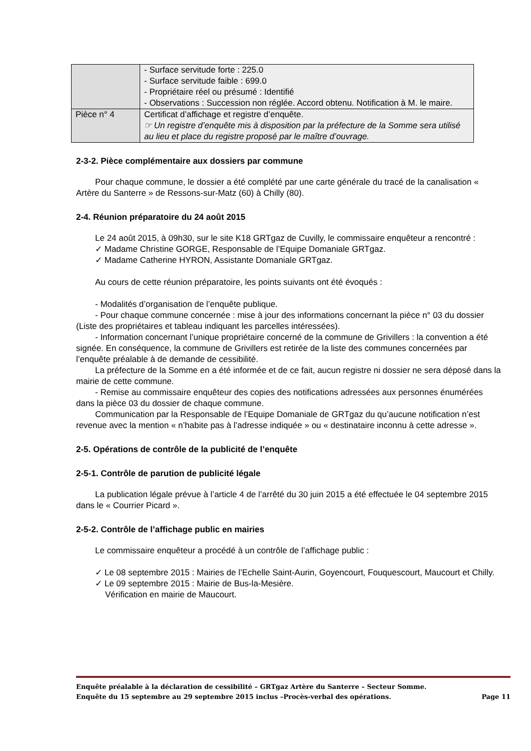| | - Surface servitude forte : 225.0 - Surface servitude faible : 699.0 - Propriétaire réel ou présumé : Identifié - Observations : Succession non réglée. Accord obtenu. Notification à M. le maire. |
| Pièce n° 4 | Certificat d’affichage et registre d’enquête. ☞ Un registre d’enquête mis à disposition par la préfecture de la Somme sera utilisé au lieu et place du registre proposé par le maître d’ouvrage. |
2-3-2. Pièce complémentaire aux dossiers par commune
Pour chaque commune, le dossier a été complété par une carte générale du tracé de la canalisation « Artère du Santerre » de Ressons-sur-Matz (60) à Chilly (80).
2-4. Réunion préparatoire du 24 août 2015
Le 24 août 2015, à 09h30, sur le site K18 GRTgaz de Cuvilly, le commissaire enquêteur a rencontré :
✓ Madame Christine GORGE, Responsable de l’Equipe Domaniale GRTgaz.
✓ Madame Catherine HYRON, Assistante Domaniale GRTgaz.
Au cours de cette réunion préparatoire, les points suivants ont été évoqués :
- Modalités d’organisation de l’enquête publique.
- Pour chaque commune concernée : mise à jour des informations concernant la pièce n° 03 du dossier (Liste des propriétaires et tableau indiquant les parcelles intéressées).
- Information concernant l’unique propriétaire concerné de la commune de Grivillers : la convention a été signée. En conséquence, la commune de Grivillers est retirée de la liste des communes concernées par l’enquête préalable à de demande de cessibilité.
La préfecture de la Somme en a été informée et de ce fait, aucun registre ni dossier ne sera déposé dans la mairie de cette commune.
- Remise au commissaire enquêteur des copies des notifications adressées aux personnes énumérées dans la pièce 03 du dossier de chaque commune.
Communication par la Responsable de l’Equipe Domaniale de GRTgaz du qu’aucune notification n’est revenue avec la mention « n’habite pas à l’adresse indiquée » ou « destinataire inconnu à cette adresse ».
2-5. Opérations de contrôle de la publicité de l’enquête
2-5-1. Contrôle de parution de publicité légale
La publication légale prévue à l’article 4 de l’arrêté du 30 juin 2015 a été effectuée le 04 septembre 2015 dans le « Courrier Picard ».
2-5-2. Contrôle de l’affichage public en mairies
Le commissaire enquêteur a procédé à un contrôle de l’affichage public :
✓ Le 08 septembre 2015 : Mairies de l’Echelle Saint-Aurin, Goyencourt, Fouquescourt, Maucourt et Chilly.
✓ Le 09 septembre 2015 : Mairie de Bus-la-Mesière.
Vérification en mairie de Maucourt.
Enquête préalable à la déclaration de cessibilité – GRTgaz Artère du Santerre – Secteur Somme.
Enquête du 15 septembre au 29 septembre 2015 inclus –Procès-verbal des opérations. Page 11